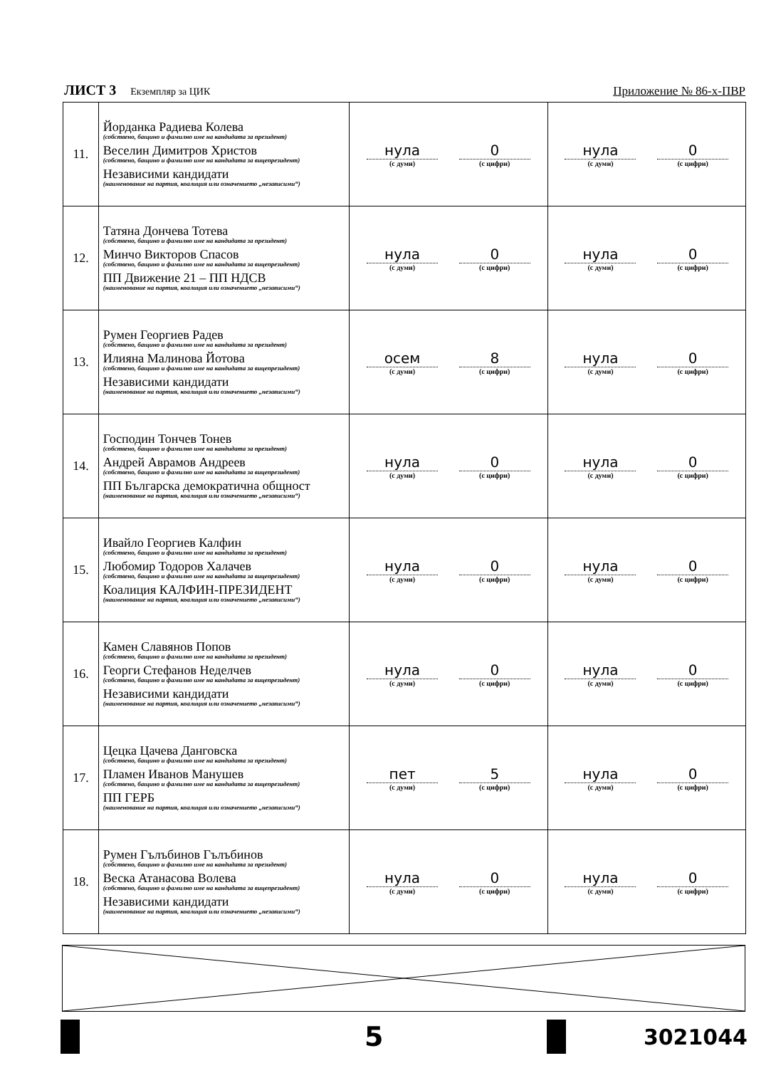ЛИСТ 3 Екземпляр за ЦИК Приложение № 86-х-ПВР
| 11. | Йорданка Радиева Колева (собствено, бащино и фамилно име на кандидата за президент) Веселин Димитров Христов (собствено, бащино и фамилно име на кандидата за вицепрезидент) Независими кандидати (наименование на партия, коалиция или означението „независими“) | нула (с думи) 0 (с цифри) | нула (с думи) 0 (с цифри) |
| 12. | Татяна Дончева Тотева (собствено, бащино и фамилно име на кандидата за президент) Минчо Викторов Спасов (собствено, бащино и фамилно име на кандидата за вицепрезидент) ПП Движение 21 – ПП НДСВ (наименование на партия, коалиция или означението „независими“) | нула (с думи) 0 (с цифри) | нула (с думи) 0 (с цифри) |
| 13. | Румен Георгиев Радев (собствено, бащино и фамилно име на кандидата за президент) Илияна Малинова Йотова (собствено, бащино и фамилно име на кандидата за вицепрезидент) Независими кандидати (наименование на партия, коалиция или означението „независими“) | осем (с думи) 8 (с цифри) | нула (с думи) 0 (с цифри) |
| 14. | Господин Тончев Тонев (собствено, бащино и фамилно име на кандидата за президент) Андрей Аврамов Андреев (собствено, бащино и фамилно име на кандидата за вицепрезидент) ПП Българска демократична общност (наименование на партия, коалиция или означението „независими“) | нула (с думи) 0 (с цифри) | нула (с думи) 0 (с цифри) |
| 15. | Ивайло Георгиев Калфин (собствено, бащино и фамилно име на кандидата за президент) Любомир Тодоров Халачев (собствено, бащино и фамилно име на кандидата за вицепрезидент) Коалиция КАЛФИН-ПРЕЗИДЕНТ (наименование на партия, коалиция или означението „независими“) | нула (с думи) 0 (с цифри) | нула (с думи) 0 (с цифри) |
| 16. | Камен Славянов Попов (собствено, бащино и фамилно име на кандидата за президент) Георги Стефанов Неделчев (собствено, бащино и фамилно име на кандидата за вицепрезидент) Независими кандидати (наименование на партия, коалиция или означението „независими“) | нула (с думи) 0 (с цифри) | нула (с думи) 0 (с цифри) |
| 17. | Цецка Цачева Данговска (собствено, бащино и фамилно име на кандидата за президент) Пламен Иванов Манушев (собствено, бащино и фамилно име на кандидата за вицепрезидент) ПП ГЕРБ (наименование на партия, коалиция или означението „независими“) | пет (с думи) 5 (с цифри) | нула (с думи) 0 (с цифри) |
| 18. | Румен Гълъбинов Гълъбинов (собствено, бащино и фамилно име на кандидата за президент) Веска Атанасова Волева (собствено, бащино и фамилно име на кандидата за вицепрезидент) Независими кандидати (наименование на партия, коалиция или означението „независими“) | нула (с думи) 0 (с цифри) | нула (с думи) 0 (с цифри) |
5
3021044